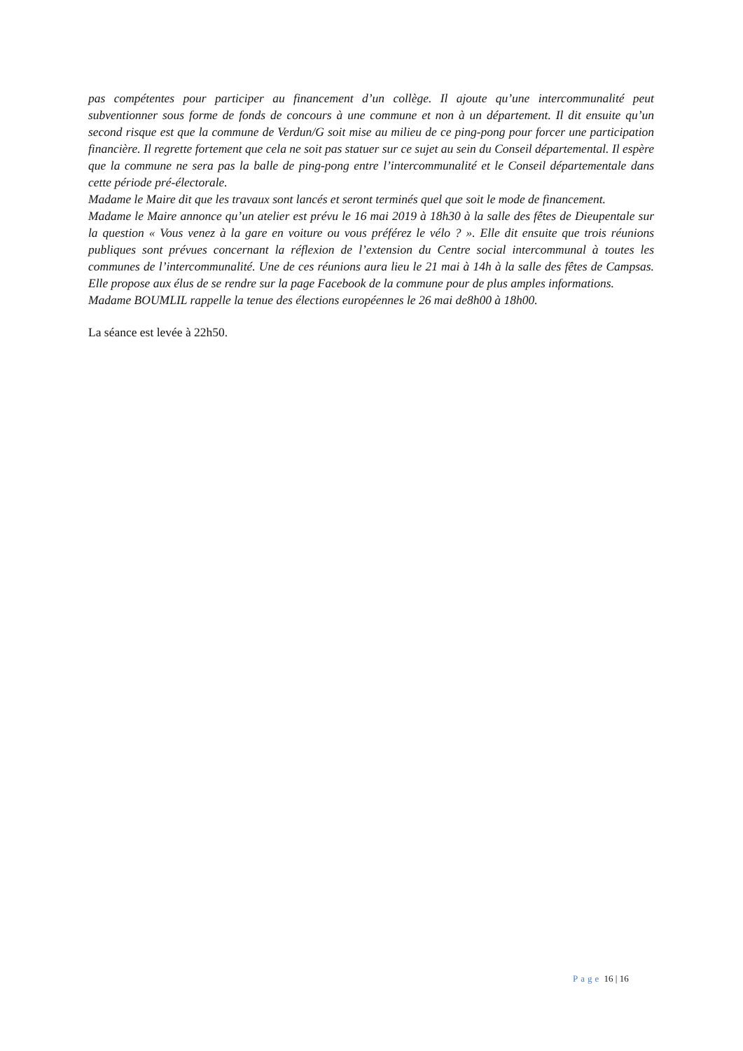pas compétentes pour participer au financement d’un collège. Il ajoute qu’une intercommunalité peut subventionner sous forme de fonds de concours à une commune et non à un département. Il dit ensuite qu’un second risque est que la commune de Verdun/G soit mise au milieu de ce ping-pong pour forcer une participation financière. Il regrette fortement que cela ne soit pas statuer sur ce sujet au sein du Conseil départemental. Il espère que la commune ne sera pas la balle de ping-pong entre l’intercommunalité et le Conseil départementale dans cette période pré-électorale.
Madame le Maire dit que les travaux sont lancés et seront terminés quel que soit le mode de financement.
Madame le Maire annonce qu’un atelier est prévu le 16 mai 2019 à 18h30 à la salle des fêtes de Dieupentale sur la question « Vous venez à la gare en voiture ou vous préférez le vélo ? ». Elle dit ensuite que trois réunions publiques sont prévues concernant la réflexion de l’extension du Centre social intercommunal à toutes les communes de l’intercommunalité. Une de ces réunions aura lieu le 21 mai à 14h à la salle des fêtes de Campsas. Elle propose aux élus de se rendre sur la page Facebook de la commune pour de plus amples informations.
Madame BOUMLIL rappelle la tenue des élections européennes le 26 mai de8h00 à 18h00.
La séance est levée à 22h50.
Page 16 | 16